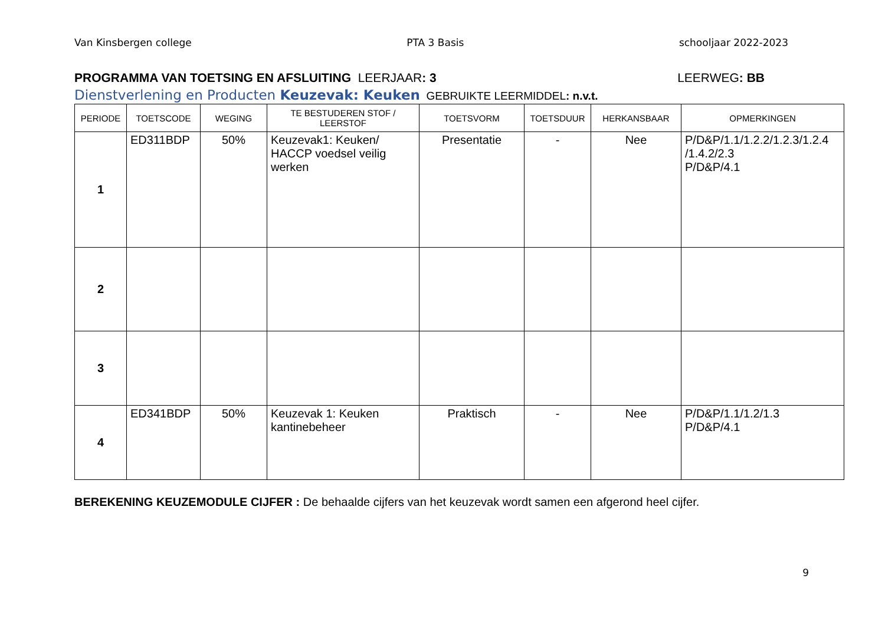Van Kinsbergen college PTA 3 Basis schooljaar 2022-2023
PROGRAMMA VAN TOETSING EN AFSLUITING LEERJAAR: 3 LEERWEG: BB
Dienstverlening en Producten Keuzevak: Keuken GEBRUIKTE LEERMIDDEL: n.v.t.
| PERIODE | TOETSCODE | WEGING | TE BESTUDEREN STOF / LEERSTOF | TOETSVORM | TOETSDUUR | HERKANSBAAR | OPMERKINGEN |
| --- | --- | --- | --- | --- | --- | --- | --- |
| 1 | ED311BDP | 50% | Keuzevak1: Keuken/ HACCP voedsel veilig werken | Presentatie | - | Nee | P/D&P/1.1/1.2.2/1.2.3/1.2.4 /1.4.2/2.3 P/D&P/4.1 |
| 2 | | | | | | | |
| 3 | | | | | | | |
| 4 | ED341BDP | 50% | Keuzevak 1: Keuken kantinebeheer | Praktisch | - | Nee | P/D&P/1.1/1.2/1.3 P/D&P/4.1 |
BEREKENING KEUZEMODULE CIJFER : De behaalde cijfers van het keuzevak wordt samen een afgerond heel cijfer.
9